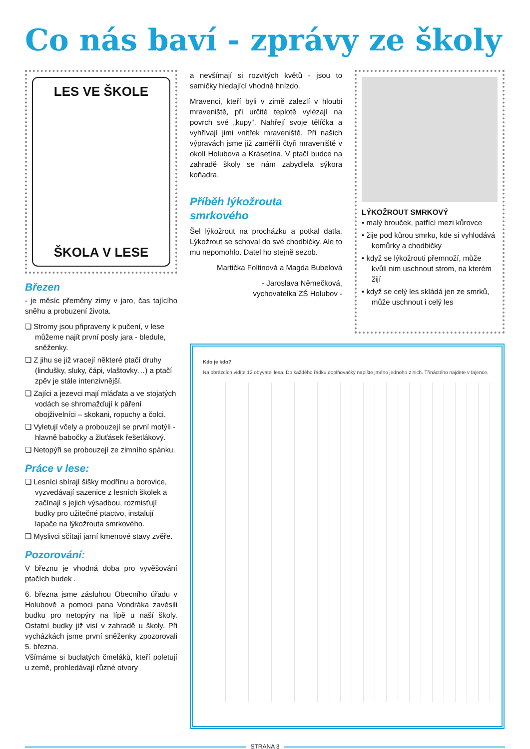Co nás baví - zprávy ze školy
LES VE ŠKOLE
ŠKOLA V LESE
Březen
- je měsíc přeměny zimy v jaro, čas tajícího sněhu a probuzení života.
❏ Stromy jsou připraveny k pučení, v lese můžeme najít první posly jara - bledule, sněženky.
❏ Z jihu se již vracejí některé ptačí druhy (lindušky, sluky, čápi, vlaštovky…) a ptačí zpěv je stále intenzivnější.
❏ Zajíci a jezevci mají mláďata a ve stojatých vodách se shromažďují k páření obojživelníci – skokani, ropuchy a čolci.
❏ Vyletují včely a probouzejí se první motýli - hlavně babočky a žluťásek řešetlákový.
❏ Netopýři se probouzejí ze zimního spánku.
Práce v lese:
❏ Lesníci sbírají šišky modřínu a borovice, vyzvedávají sazenice z lesních školek a začínají s jejich výsadbou, rozmisťují budky pro užitečné ptactvo, instalují lapače na lýkožrouta smrkového.
❏ Myslivci sčítají jarní kmenové stavy zvěře.
Pozorování:
V březnu je vhodná doba pro vyvěšování ptačích budek .
6. března jsme zásluhou Obecního úřadu v Holubově a pomoci pana Vondráka zavěsili budku pro netopýry na lípě u naší školy. Ostatní budky již visí v zahradě u školy. Při vycházkách jsme první sněženky zpozorovali 5. března.
Všímáme si buclatých čmeláků, kteří poletují u země, prohledávají různé otvory
a nevšímají si rozvitých květů - jsou to samičky hledající vhodné hnízdo.
Mravenci, kteří byli v zimě zalezlí v hloubi mraveniště, při určité teplotě vylézají na povrch své „kupy“. Nahřejí svoje tělíčka a vyhřívají jimi vnitřek mraveniště. Při našich výpravách jsme již zaměřili čtyři mraveniště v okolí Holubova a Krásetína. V ptačí budce na zahradě školy se nám zabydlela sýkora koňadra.
Příběh lýkožrouta smrkového
Šel lýkožrout na procházku a potkal datla. Lýkožrout se schoval do své chodbičky. Ale to mu nepomohlo. Datel ho stejně sezob.
Martička Foltinová a Magda Bubelová
- Jaroslava Němečková,
vychovatelka ZŠ Holubov -
LÝKOŽROUT SMRKOVÝ
• malý brouček, patřící mezi kůrovce
• žije pod kůrou smrku, kde si vyhlodává komůrky a chodbičky
• když se lýkožrouti přemnoží, může kvůli nim uschnout strom, na kterém žijí
• když se celý les skládá jen ze smrků, může uschnout i celý les
Kdo je kdo?
Na obrázcích vidíte 12 obyvatel lesa. Do každého řádku doplňovačky napište jméno jednoho z nich. Třináctého najdete v tajence.
STRANA 3